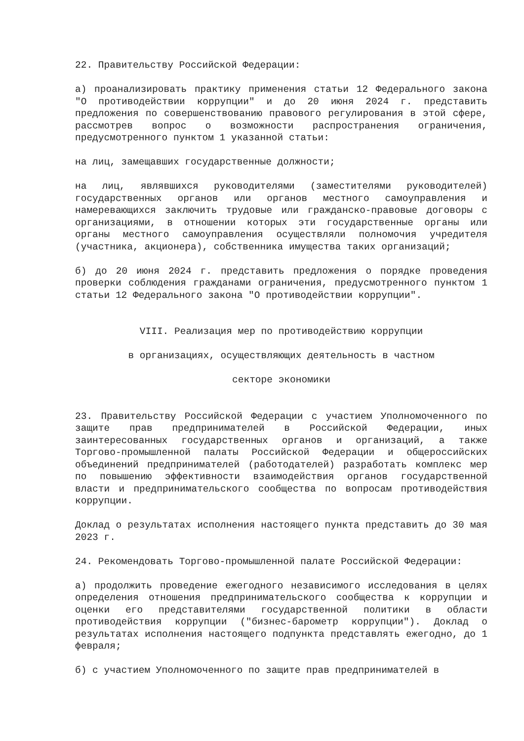22. Правительству Российской Федерации:
а) проанализировать практику применения статьи 12 Федерального закона "О противодействии коррупции" и до 20 июня 2024 г. представить предложения по совершенствованию правового регулирования в этой сфере, рассмотрев вопрос о возможности распространения ограничения, предусмотренного пунктом 1 указанной статьи:
на лиц, замещавших государственные должности;
на лиц, являвшихся руководителями (заместителями руководителей) государственных органов или органов местного самоуправления и намеревающихся заключить трудовые или гражданско-правовые договоры с организациями, в отношении которых эти государственные органы или органы местного самоуправления осуществляли полномочия учредителя (участника, акционера), собственника имущества таких организаций;
б) до 20 июня 2024 г. представить предложения о порядке проведения проверки соблюдения гражданами ограничения, предусмотренного пунктом 1 статьи 12 Федерального закона "О противодействии коррупции".
VIII. Реализация мер по противодействию коррупции
в организациях, осуществляющих деятельность в частном
секторе экономики
23. Правительству Российской Федерации с участием Уполномоченного по защите прав предпринимателей в Российской Федерации, иных заинтересованных государственных органов и организаций, а также Торгово-промышленной палаты Российской Федерации и общероссийских объединений предпринимателей (работодателей) разработать комплекс мер по повышению эффективности взаимодействия органов государственной власти и предпринимательского сообщества по вопросам противодействия коррупции.
Доклад о результатах исполнения настоящего пункта представить до 30 мая 2023 г.
24. Рекомендовать Торгово-промышленной палате Российской Федерации:
а) продолжить проведение ежегодного независимого исследования в целях определения отношения предпринимательского сообщества к коррупции и оценки его представителями государственной политики в области противодействия коррупции ("бизнес-барометр коррупции"). Доклад о результатах исполнения настоящего подпункта представлять ежегодно, до 1 февраля;
б) с участием Уполномоченного по защите прав предпринимателей в